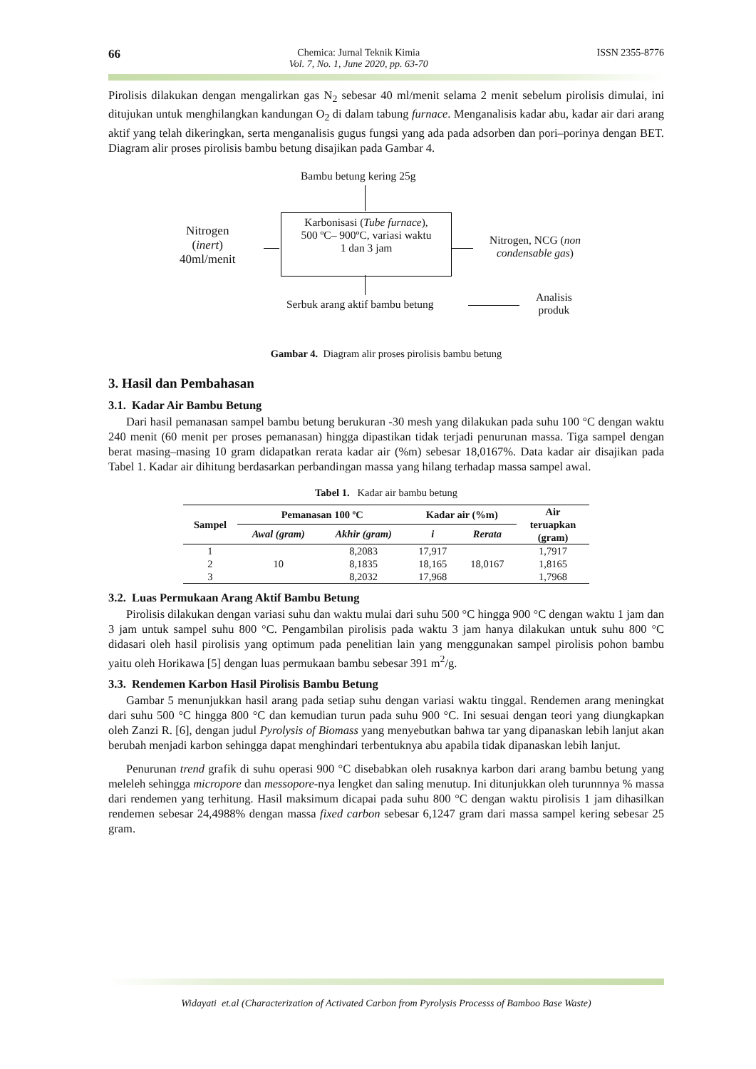66
Chemica: Jurnal Teknik Kimia
Vol. 7, No. 1, June 2020, pp. 63-70
ISSN 2355-8776
Pirolisis dilakukan dengan mengalirkan gas N<sub>2</sub> sebesar 40 ml/menit selama 2 menit sebelum pirolisis dimulai, ini ditujukan untuk menghilangkan kandungan O<sub>2</sub> di dalam tabung furnace. Menganalisis kadar abu, kadar air dari arang aktif yang telah dikeringkan, serta menganalisis gugus fungsi yang ada pada adsorben dan pori–porinya dengan BET. Diagram alir proses pirolisis bambu betung disajikan pada Gambar 4.
Bambu betung kering 25g
Nitrogen
(inert)
40ml/menit
Karbonisasi (Tube furnace),
500 ºC– 900ºC, variasi waktu
1 dan 3 jam
Nitrogen, NCG (non
condensable gas)
Serbuk arang aktif bambu betung
Analisis
produk
Gambar 4. Diagram alir proses pirolisis bambu betung
3. Hasil dan Pembahasan
3.1. Kadar Air Bambu Betung
Dari hasil pemanasan sampel bambu betung berukuran -30 mesh yang dilakukan pada suhu 100 °C dengan waktu 240 menit (60 menit per proses pemanasan) hingga dipastikan tidak terjadi penurunan massa. Tiga sampel dengan berat masing–masing 10 gram didapatkan rerata kadar air (%m) sebesar 18,0167%. Data kadar air disajikan pada Tabel 1. Kadar air dihitung berdasarkan perbandingan massa yang hilang terhadap massa sampel awal.
Tabel 1. Kadar air bambu betung
| Sampel | Pemanasan 100 ºC | | Kadar air (%m) | | Air teruapkan (gram) |
| --- | --- | --- | --- | --- | --- |
| | Awal (gram) | Akhir (gram) | i | Rerata | |
| 1 | 10 | 8,2083 | 17,917 | 18,0167 | 1,7917 |
| 2 | | 8,1835 | 18,165 | | 1,8165 |
| 3 | | 8,2032 | 17,968 | | 1,7968 |
3.2. Luas Permukaan Arang Aktif Bambu Betung
Pirolisis dilakukan dengan variasi suhu dan waktu mulai dari suhu 500 °C hingga 900 °C dengan waktu 1 jam dan 3 jam untuk sampel suhu 800 °C. Pengambilan pirolisis pada waktu 3 jam hanya dilakukan untuk suhu 800 °C didasari oleh hasil pirolisis yang optimum pada penelitian lain yang menggunakan sampel pirolisis pohon bambu yaitu oleh Horikawa [5] dengan luas permukaan bambu sebesar 391 m<sup>2</sup>/g.
3.3. Rendemen Karbon Hasil Pirolisis Bambu Betung
Gambar 5 menunjukkan hasil arang pada setiap suhu dengan variasi waktu tinggal. Rendemen arang meningkat dari suhu 500 °C hingga 800 °C dan kemudian turun pada suhu 900 °C. Ini sesuai dengan teori yang diungkapkan oleh Zanzi R. [6], dengan judul Pyrolysis of Biomass yang menyebutkan bahwa tar yang dipanaskan lebih lanjut akan berubah menjadi karbon sehingga dapat menghindari terbentuknya abu apabila tidak dipanaskan lebih lanjut.
Penurunan trend grafik di suhu operasi 900 °C disebabkan oleh rusaknya karbon dari arang bambu betung yang meleleh sehingga micropore dan messopore-nya lengket dan saling menutup. Ini ditunjukkan oleh turunnnya % massa dari rendemen yang terhitung. Hasil maksimum dicapai pada suhu 800 °C dengan waktu pirolisis 1 jam dihasilkan rendemen sebesar 24,4988% dengan massa fixed carbon sebesar 6,1247 gram dari massa sampel kering sebesar 25 gram.
Widayati et.al (Characterization of Activated Carbon from Pyrolysis Processs of Bamboo Base Waste)